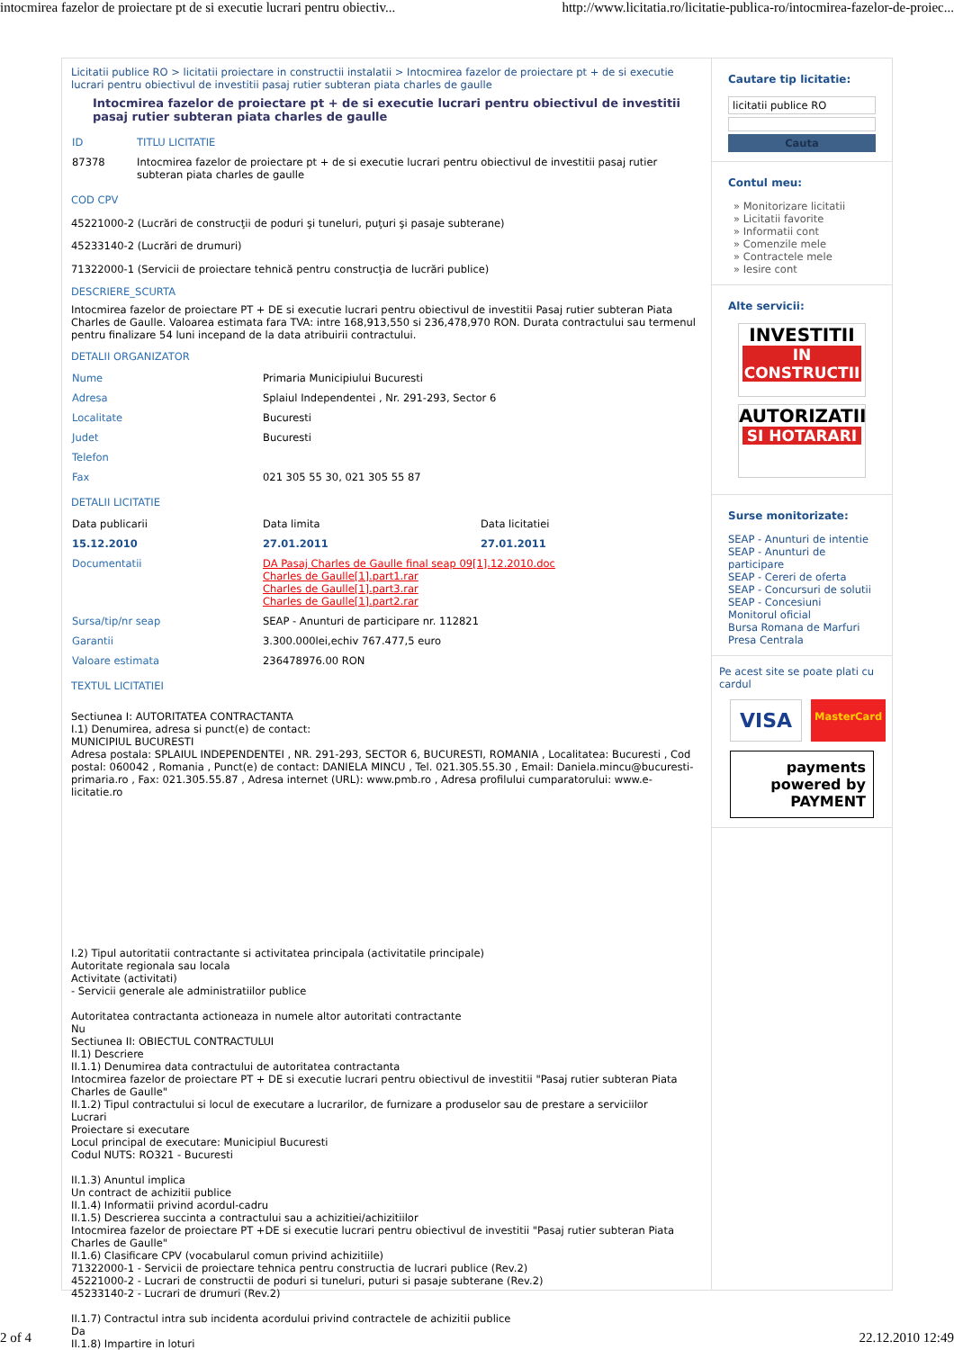intocmirea fazelor de proiectare pt de si executie lucrari pentru obiectiv... http://www.licitatia.ro/licitatie-publica-ro/intocmirea-fazelor-de-proiec...
Licitatii publice RO > licitatii proiectare in constructii instalatii > Intocmirea fazelor de proiectare pt + de si executie lucrari pentru obiectivul de investitii pasaj rutier subteran piata charles de gaulle
Intocmirea fazelor de proiectare pt + de si executie lucrari pentru obiectivul de investitii pasaj rutier subteran piata charles de gaulle
| ID | TITLU LICITATIE |
| 87378 | Intocmirea fazelor de proiectare pt + de si executie lucrari pentru obiectivul de investitii pasaj rutier subteran piata charles de gaulle |
COD CPV
45221000-2 (Lucrări de construcţii de poduri şi tuneluri, puţuri şi pasaje subterane)
45233140-2 (Lucrări de drumuri)
71322000-1 (Servicii de proiectare tehnică pentru construcţia de lucrări publice)
DESCRIERE_SCURTA
Intocmirea fazelor de proiectare PT + DE si executie lucrari pentru obiectivul de investitii Pasaj rutier subteran Piata Charles de Gaulle. Valoarea estimata fara TVA: intre 168,913,550 si 236,478,970 RON. Durata contractului sau termenul pentru finalizare 54 luni incepand de la data atribuirii contractului.
DETALII ORGANIZATOR
| Nume | Primaria Municipiului Bucuresti |
| Adresa | Splaiul Independentei , Nr. 291-293, Sector 6 |
| Localitate | Bucuresti |
| Judet | Bucuresti |
| Telefon | |
| Fax | 021 305 55 30, 021 305 55 87 |
DETALII LICITATIE
| Data publicarii | Data limita | Data licitatiei |
| 15.12.2010 | 27.01.2011 | 27.01.2011 |
| Documentatii | DA Pasaj Charles de Gaulle final seap 09[1].12.2010.doc Charles de Gaulle[1].part1.rar Charles de Gaulle[1].part3.rar Charles de Gaulle[1].part2.rar | |
| Sursa/tip/nr seap | SEAP - Anunturi de participare nr. 112821 | |
| Garantii | 3.300.000lei,echiv 767.477,5 euro | |
| Valoare estimata | 236478976.00 RON | |
TEXTUL LICITATIEI
Sectiunea I: AUTORITATEA CONTRACTANTA
I.1) Denumirea, adresa si punct(e) de contact:
MUNICIPIUL BUCURESTI
Adresa postala: SPLAIUL INDEPENDENTEI , NR. 291-293, SECTOR 6, BUCURESTI, ROMANIA , Localitatea: Bucuresti , Cod postal: 060042 , Romania , Punct(e) de contact: DANIELA MINCU , Tel. 021.305.55.30 , Email: Daniela.mincu@bucuresti-primaria.ro , Fax: 021.305.55.87 , Adresa internet (URL): www.pmb.ro , Adresa profilului cumparatorului: www.e-licitatie.ro
I.2) Tipul autoritatii contractante si activitatea principala (activitatile principale)
Autoritate regionala sau locala
Activitate (activitati)
- Servicii generale ale administratiilor publice
Autoritatea contractanta actioneaza in numele altor autoritati contractante
Nu
Sectiunea II: OBIECTUL CONTRACTULUI
II.1) Descriere
II.1.1) Denumirea data contractului de autoritatea contractanta
Intocmirea fazelor de proiectare PT + DE si executie lucrari pentru obiectivul de investitii "Pasaj rutier subteran Piata Charles de Gaulle"
II.1.2) Tipul contractului si locul de executare a lucrarilor, de furnizare a produselor sau de prestare a serviciilor
Lucrari
Proiectare si executare
Locul principal de executare: Municipiul Bucuresti
Codul NUTS: RO321 - Bucuresti
II.1.3) Anuntul implica
Un contract de achizitii publice
II.1.4) Informatii privind acordul-cadru
II.1.5) Descrierea succinta a contractului sau a achizitiei/achizitiilor
Intocmirea fazelor de proiectare PT +DE si executie lucrari pentru obiectivul de investitii "Pasaj rutier subteran Piata Charles de Gaulle"
II.1.6) Clasificare CPV (vocabularul comun privind achizitiile)
71322000-1 - Servicii de proiectare tehnica pentru constructia de lucrari publice (Rev.2)
45221000-2 - Lucrari de constructii de poduri si tuneluri, puturi si pasaje subterane (Rev.2)
45233140-2 - Lucrari de drumuri (Rev.2)
II.1.7) Contractul intra sub incidenta acordului privind contractele de achizitii publice
Da
II.1.8) Impartire in loturi
Cautare tip licitatie:
licitatii publice RO
Cauta
Contul meu:
» Monitorizare licitatii
» Licitatii favorite
» Informatii cont
» Comenzile mele
» Contractele mele
» Iesire cont
Alte servicii:
INVESTITII
IN CONSTRUCTII
AUTORIZATII
SI HOTARARI
Surse monitorizate:
SEAP - Anunturi de intentie
SEAP - Anunturi de participare
SEAP - Cereri de oferta
SEAP - Concursuri de solutii
SEAP - Concesiuni
Monitorul oficial
Bursa Romana de Marfuri
Presa Centrala
Pe acest site se poate plati cu cardul
VISA MasterCard
payments powered by PAYMENT
2 of 4 22.12.2010 12:49